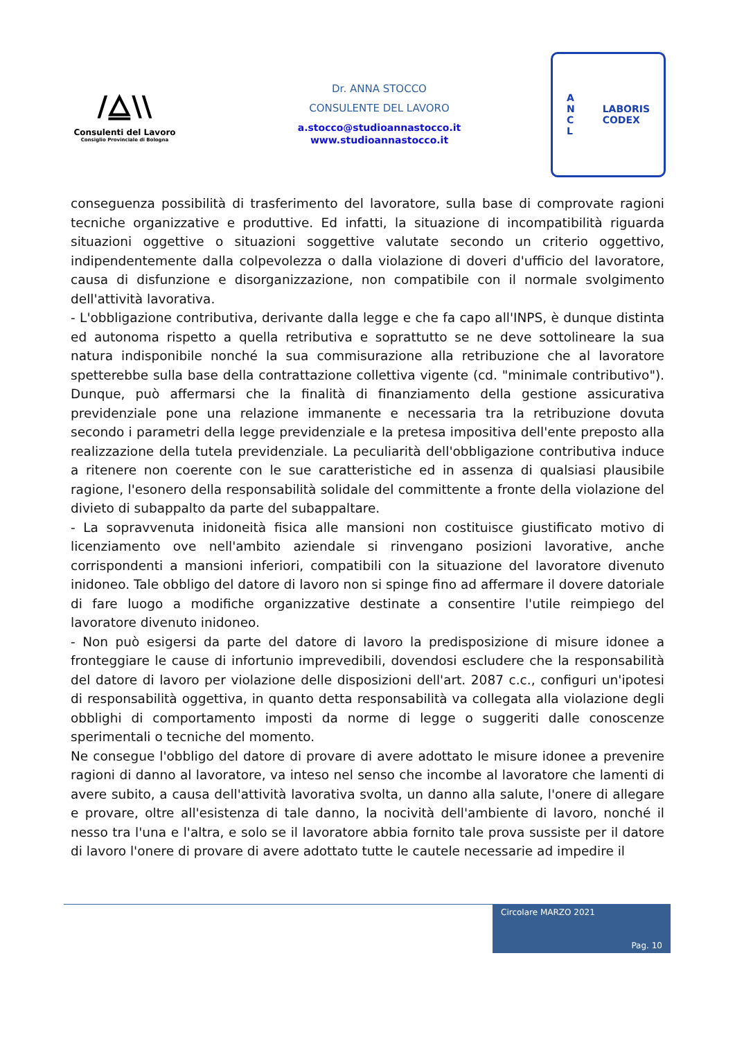/⧋\\
Consulenti del Lavoro
Consiglio Provinciale di Bologna
Dr. ANNA STOCCO
CONSULENTE DEL LAVORO
a.stocco@studioannastocco.it
www.studioannastocco.it
A
N
C
L LABORIS
CODEX
conseguenza possibilità di trasferimento del lavoratore, sulla base di comprovate ragioni tecniche organizzative e produttive. Ed infatti, la situazione di incompatibilità riguarda situazioni oggettive o situazioni soggettive valutate secondo un criterio oggettivo, indipendentemente dalla colpevolezza o dalla violazione di doveri d'ufficio del lavoratore, causa di disfunzione e disorganizzazione, non compatibile con il normale svolgimento dell'attività lavorativa.
- L'obbligazione contributiva, derivante dalla legge e che fa capo all'INPS, è dunque distinta ed autonoma rispetto a quella retributiva e soprattutto se ne deve sottolineare la sua natura indisponibile nonché la sua commisurazione alla retribuzione che al lavoratore spetterebbe sulla base della contrattazione collettiva vigente (cd. "minimale contributivo"). Dunque, può affermarsi che la finalità di finanziamento della gestione assicurativa previdenziale pone una relazione immanente e necessaria tra la retribuzione dovuta secondo i parametri della legge previdenziale e la pretesa impositiva dell'ente preposto alla realizzazione della tutela previdenziale. La peculiarità dell'obbligazione contributiva induce a ritenere non coerente con le sue caratteristiche ed in assenza di qualsiasi plausibile ragione, l'esonero della responsabilità solidale del committente a fronte della violazione del divieto di subappalto da parte del subappaltare.
- La sopravvenuta inidoneità fisica alle mansioni non costituisce giustificato motivo di licenziamento ove nell'ambito aziendale si rinvengano posizioni lavorative, anche corrispondenti a mansioni inferiori, compatibili con la situazione del lavoratore divenuto inidoneo. Tale obbligo del datore di lavoro non si spinge fino ad affermare il dovere datoriale di fare luogo a modifiche organizzative destinate a consentire l'utile reimpiego del lavoratore divenuto inidoneo.
- Non può esigersi da parte del datore di lavoro la predisposizione di misure idonee a fronteggiare le cause di infortunio imprevedibili, dovendosi escludere che la responsabilità del datore di lavoro per violazione delle disposizioni dell'art. 2087 c.c., configuri un'ipotesi di responsabilità oggettiva, in quanto detta responsabilità va collegata alla violazione degli obblighi di comportamento imposti da norme di legge o suggeriti dalle conoscenze sperimentali o tecniche del momento.
Ne consegue l'obbligo del datore di provare di avere adottato le misure idonee a prevenire ragioni di danno al lavoratore, va inteso nel senso che incombe al lavoratore che lamenti di avere subito, a causa dell'attività lavorativa svolta, un danno alla salute, l'onere di allegare e provare, oltre all'esistenza di tale danno, la nocività dell'ambiente di lavoro, nonché il nesso tra l'una e l'altra, e solo se il lavoratore abbia fornito tale prova sussiste per il datore di lavoro l'onere di provare di avere adottato tutte le cautele necessarie ad impedire il
Circolare MARZO 2021
Pag. 10